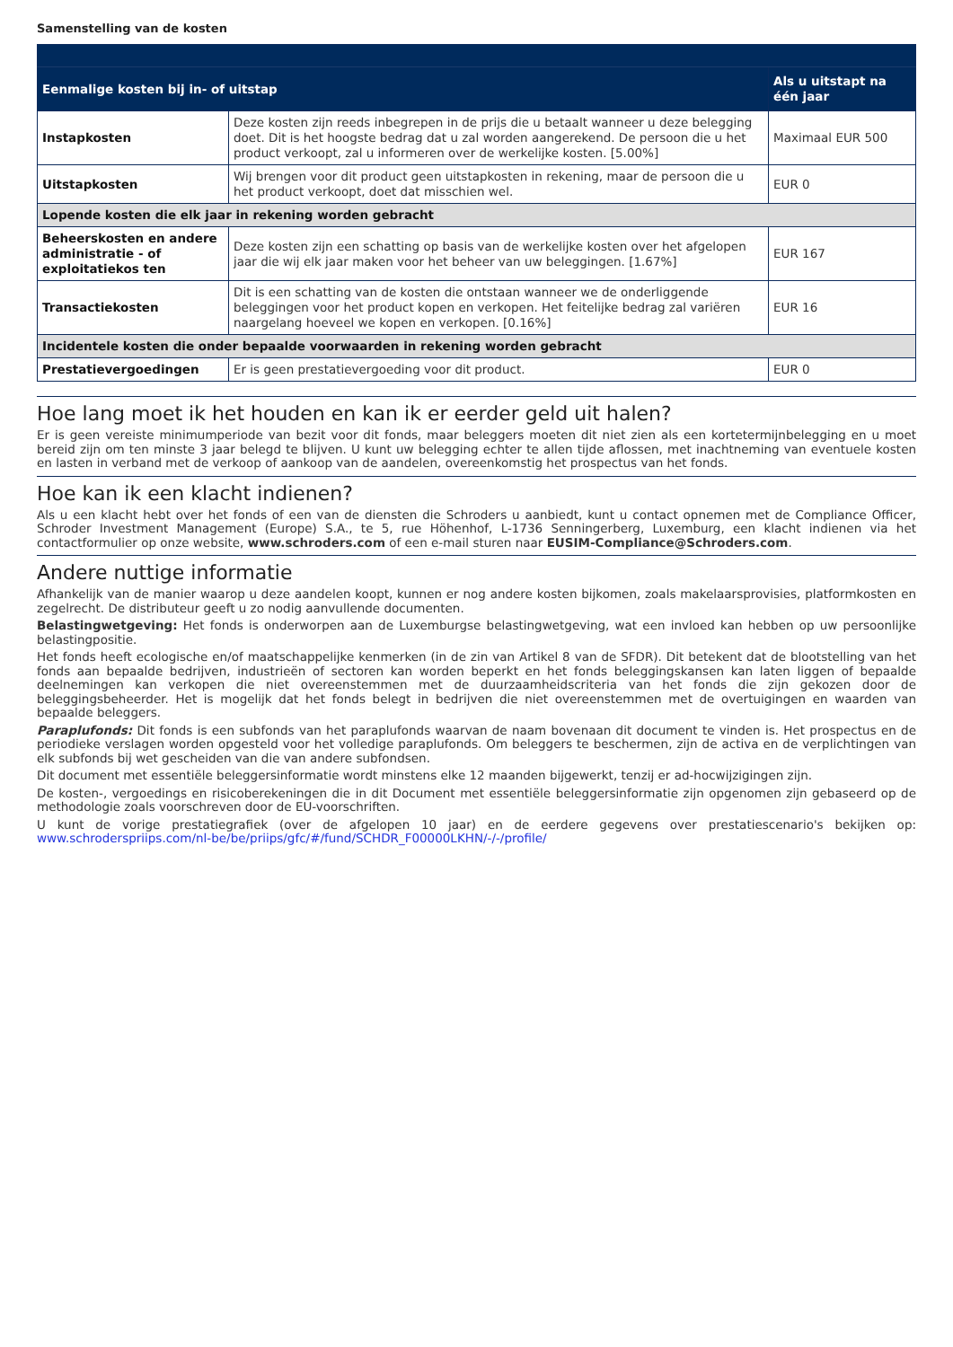Samenstelling van de kosten
| Eenmalige kosten bij in- of uitstap | | Als u uitstapt na één jaar |
| --- | --- | --- |
| Instapkosten | Deze kosten zijn reeds inbegrepen in de prijs die u betaalt wanneer u deze belegging doet. Dit is het hoogste bedrag dat u zal worden aangerekend. De persoon die u het product verkoopt, zal u informeren over de werkelijke kosten. [5.00%] | Maximaal EUR 500 |
| Uitstapkosten | Wij brengen voor dit product geen uitstapkosten in rekening, maar de persoon die u het product verkoopt, doet dat misschien wel. | EUR 0 |
| Lopende kosten die elk jaar in rekening worden gebracht | | |
| Beheerskosten en andere administratie - of exploitatiekos ten | Deze kosten zijn een schatting op basis van de werkelijke kosten over het afgelopen jaar die wij elk jaar maken voor het beheer van uw beleggingen. [1.67%] | EUR 167 |
| Transactiekosten | Dit is een schatting van de kosten die ontstaan wanneer we de onderliggende beleggingen voor het product kopen en verkopen. Het feitelijke bedrag zal variëren naargelang hoeveel we kopen en verkopen. [0.16%] | EUR 16 |
| Incidentele kosten die onder bepaalde voorwaarden in rekening worden gebracht | | |
| Prestatievergoedingen | Er is geen prestatievergoeding voor dit product. | EUR 0 |
Hoe lang moet ik het houden en kan ik er eerder geld uit halen?
Er is geen vereiste minimumperiode van bezit voor dit fonds, maar beleggers moeten dit niet zien als een kortetermijnbelegging en u moet bereid zijn om ten minste 3 jaar belegd te blijven. U kunt uw belegging echter te allen tijde aflossen, met inachtneming van eventuele kosten en lasten in verband met de verkoop of aankoop van de aandelen, overeenkomstig het prospectus van het fonds.
Hoe kan ik een klacht indienen?
Als u een klacht hebt over het fonds of een van de diensten die Schroders u aanbiedt, kunt u contact opnemen met de Compliance Officer, Schroder Investment Management (Europe) S.A., te 5, rue Höhenhof, L-1736 Senningerberg, Luxemburg, een klacht indienen via het contactformulier op onze website, www.schroders.com of een e-mail sturen naar EUSIM-Compliance@Schroders.com.
Andere nuttige informatie
Afhankelijk van de manier waarop u deze aandelen koopt, kunnen er nog andere kosten bijkomen, zoals makelaarsprovisies, platformkosten en zegelrecht. De distributeur geeft u zo nodig aanvullende documenten.
Belastingwetgeving: Het fonds is onderworpen aan de Luxemburgse belastingwetgeving, wat een invloed kan hebben op uw persoonlijke belastingpositie.
Het fonds heeft ecologische en/of maatschappelijke kenmerken (in de zin van Artikel 8 van de SFDR). Dit betekent dat de blootstelling van het fonds aan bepaalde bedrijven, industrieën of sectoren kan worden beperkt en het fonds beleggingskansen kan laten liggen of bepaalde deelnemingen kan verkopen die niet overeenstemmen met de duurzaamheidscriteria van het fonds die zijn gekozen door de beleggingsbeheerder. Het is mogelijk dat het fonds belegt in bedrijven die niet overeenstemmen met de overtuigingen en waarden van bepaalde beleggers.
Paraplufonds: Dit fonds is een subfonds van het paraplufonds waarvan de naam bovenaan dit document te vinden is. Het prospectus en de periodieke verslagen worden opgesteld voor het volledige paraplufonds. Om beleggers te beschermen, zijn de activa en de verplichtingen van elk subfonds bij wet gescheiden van die van andere subfondsen.
Dit document met essentiële beleggersinformatie wordt minstens elke 12 maanden bijgewerkt, tenzij er ad-hocwijzigingen zijn.
De kosten-, vergoedings en risicoberekeningen die in dit Document met essentiële beleggersinformatie zijn opgenomen zijn gebaseerd op de methodologie zoals voorschreven door de EU-voorschriften.
U kunt de vorige prestatiegrafiek (over de afgelopen 10 jaar) en de eerdere gegevens over prestatiescenario's bekijken op: www.schroderspriips.com/nl-be/be/priips/gfc/#/fund/SCHDR_F00000LKHN/-/-/profile/